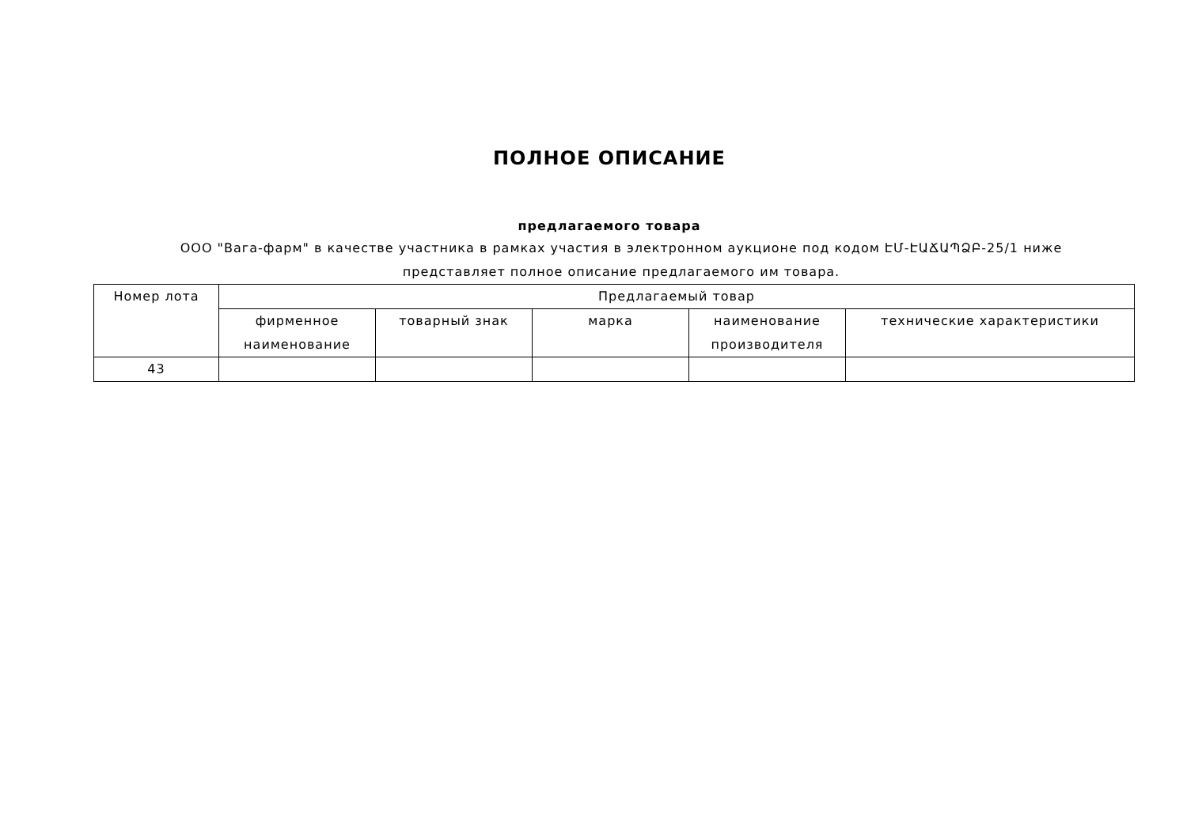ПОЛНОЕ ОПИСАНИЕ
предлагаемого товара
ООО "Вага-фарм" в качестве участника в рамках участия в электронном аукционе под кодом ԷՄ-ԷԱՃԱՊՁԲ-25/1 ниже представляет полное описание предлагаемого им товара.
| Номер лота | Предлагаемый товар | | | | |
| --- | --- | --- | --- | --- | --- |
| | фирменное наименование | товарный знак | марка | наименование производителя | технические характеристики |
| 43 | | | | | |